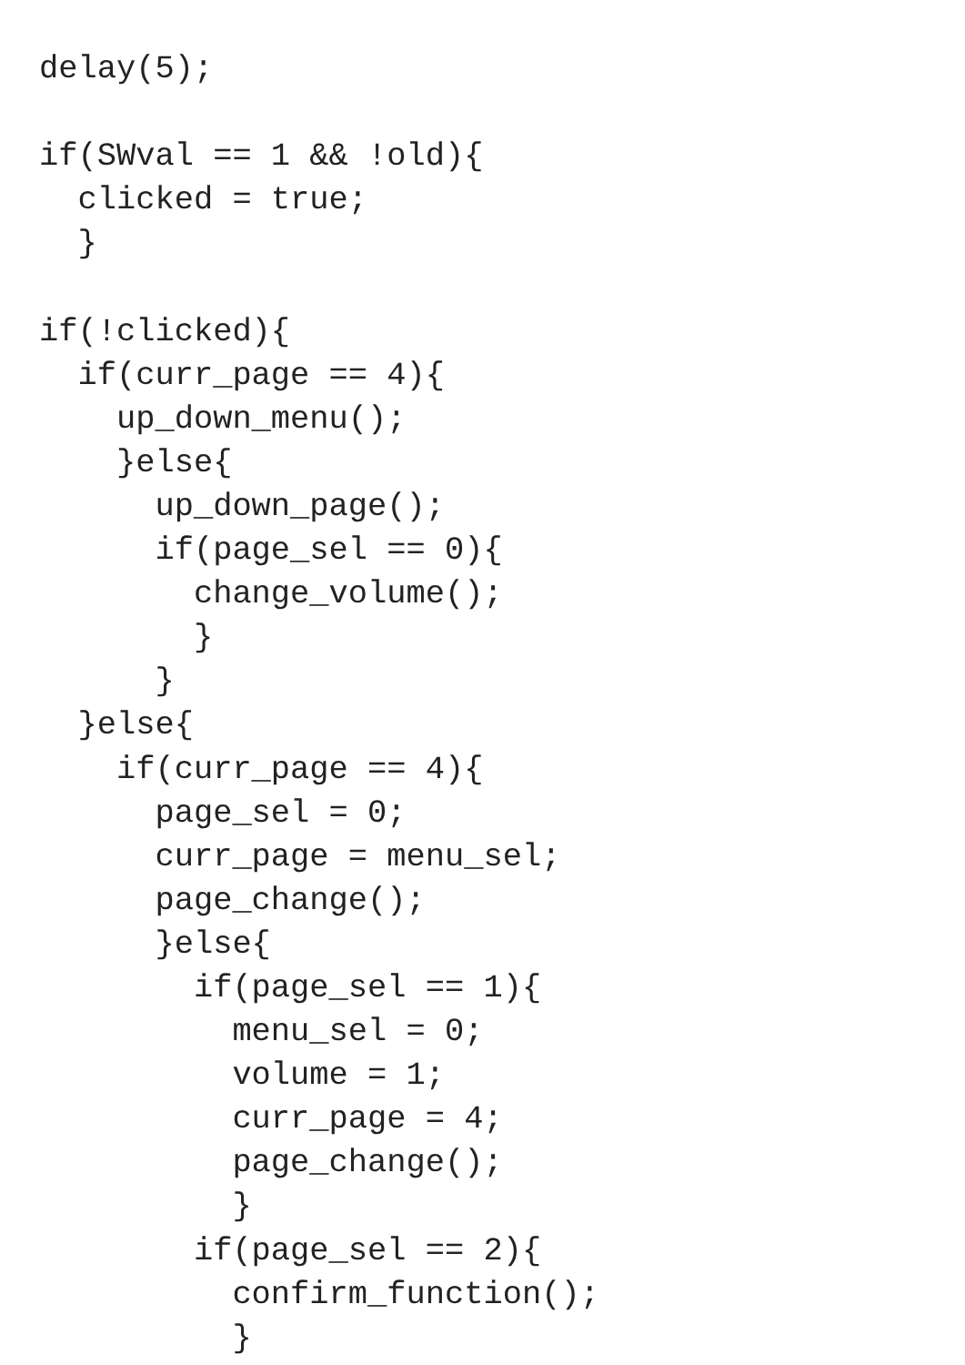delay(5);

if(SWval == 1 && !old){
  clicked = true;
  }

if(!clicked){
  if(curr_page == 4){
    up_down_menu();
    }else{
      up_down_page();
      if(page_sel == 0){
        change_volume();
        }
      }
  }else{
    if(curr_page == 4){
      page_sel = 0;
      curr_page = menu_sel;
      page_change();
      }else{
        if(page_sel == 1){
          menu_sel = 0;
          volume = 1;
          curr_page = 4;
          page_change();
          }
        if(page_sel == 2){
          confirm_function();
          }